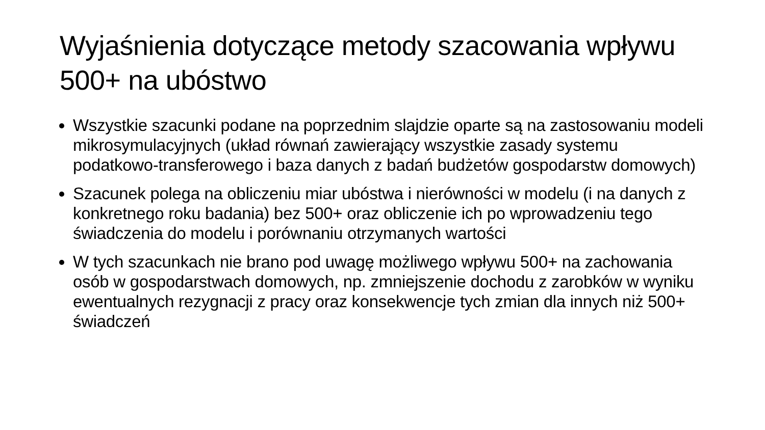Wyjaśnienia dotyczące metody szacowania wpływu 500+ na ubóstwo
Wszystkie szacunki podane na poprzednim slajdzie oparte są na zastosowaniu modeli mikrosymulacyjnych (układ równań zawierający wszystkie zasady systemu podatkowo-transferowego i baza danych z badań budżetów gospodarstw domowych)
Szacunek polega na obliczeniu miar ubóstwa i nierówności w modelu (i na danych z konkretnego roku badania) bez 500+ oraz obliczenie ich po wprowadzeniu tego świadczenia do modelu i porównaniu otrzymanych wartości
W tych szacunkach nie brano pod uwagę możliwego wpływu 500+ na zachowania osób w gospodarstwach domowych, np. zmniejszenie dochodu z zarobków w wyniku ewentualnych rezygnacji z pracy oraz konsekwencje tych zmian dla innych niż 500+ świadczeń